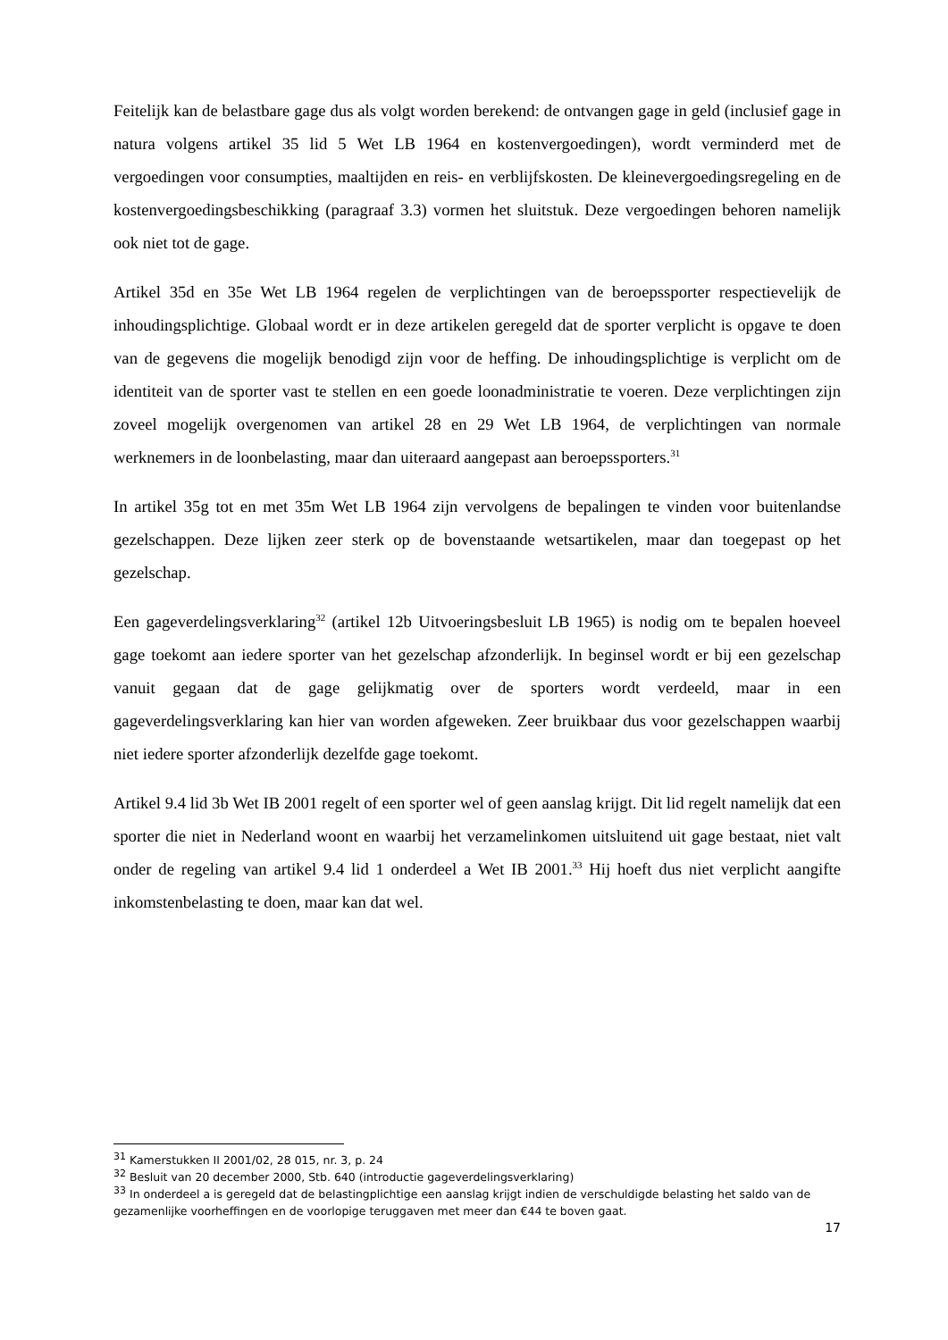Feitelijk kan de belastbare gage dus als volgt worden berekend: de ontvangen gage in geld (inclusief gage in natura volgens artikel 35 lid 5 Wet LB 1964 en kostenvergoedingen), wordt verminderd met de vergoedingen voor consumpties, maaltijden en reis- en verblijfskosten. De kleinevergoedingsregeling en de kostenvergoedingsbeschikking (paragraaf 3.3) vormen het sluitstuk. Deze vergoedingen behoren namelijk ook niet tot de gage.
Artikel 35d en 35e Wet LB 1964 regelen de verplichtingen van de beroepssporter respectievelijk de inhoudingsplichtige. Globaal wordt er in deze artikelen geregeld dat de sporter verplicht is opgave te doen van de gegevens die mogelijk benodigd zijn voor de heffing. De inhoudingsplichtige is verplicht om de identiteit van de sporter vast te stellen en een goede loonadministratie te voeren. Deze verplichtingen zijn zoveel mogelijk overgenomen van artikel 28 en 29 Wet LB 1964, de verplichtingen van normale werknemers in de loonbelasting, maar dan uiteraard aangepast aan beroepssporters.<sup>31</sup>
In artikel 35g tot en met 35m Wet LB 1964 zijn vervolgens de bepalingen te vinden voor buitenlandse gezelschappen. Deze lijken zeer sterk op de bovenstaande wetsartikelen, maar dan toegepast op het gezelschap.
Een gageverdelingsverklaring<sup>32</sup> (artikel 12b Uitvoeringsbesluit LB 1965) is nodig om te bepalen hoeveel gage toekomt aan iedere sporter van het gezelschap afzonderlijk. In beginsel wordt er bij een gezelschap vanuit gegaan dat de gage gelijkmatig over de sporters wordt verdeeld, maar in een gageverdelingsverklaring kan hier van worden afgeweken. Zeer bruikbaar dus voor gezelschappen waarbij niet iedere sporter afzonderlijk dezelfde gage toekomt.
Artikel 9.4 lid 3b Wet IB 2001 regelt of een sporter wel of geen aanslag krijgt. Dit lid regelt namelijk dat een sporter die niet in Nederland woont en waarbij het verzamelinkomen uitsluitend uit gage bestaat, niet valt onder de regeling van artikel 9.4 lid 1 onderdeel a Wet IB 2001.<sup>33</sup> Hij hoeft dus niet verplicht aangifte inkomstenbelasting te doen, maar kan dat wel.
<sup>31</sup> Kamerstukken II 2001/02, 28 015, nr. 3, p. 24
<sup>32</sup> Besluit van 20 december 2000, Stb. 640 (introductie gageverdelingsverklaring)
<sup>33</sup> In onderdeel a is geregeld dat de belastingplichtige een aanslag krijgt indien de verschuldigde belasting het saldo van de gezamenlijke voorheffingen en de voorlopige teruggaven met meer dan €44 te boven gaat.
17